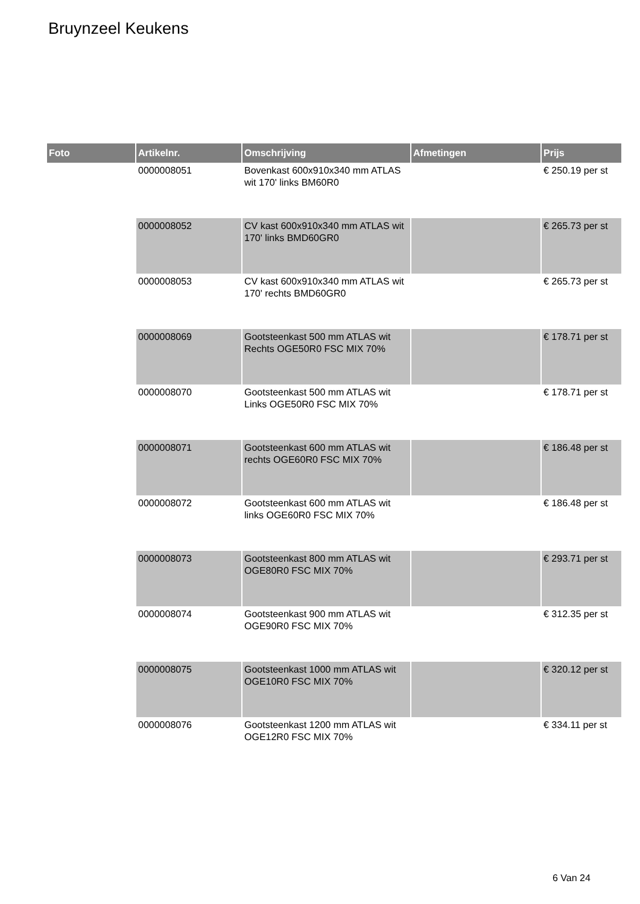Bruynzeel Keukens
| Foto | Artikelnr. | Omschrijving | Afmetingen | Prijs |
| --- | --- | --- | --- | --- |
| | 0000008051 | Bovenkast 600x910x340 mm ATLAS wit 170' links BM60R0 | | € 250.19 per st |
| | 0000008052 | CV kast 600x910x340 mm ATLAS wit 170' links BMD60GR0 | | € 265.73 per st |
| | 0000008053 | CV kast 600x910x340 mm ATLAS wit 170' rechts BMD60GR0 | | € 265.73 per st |
| | 0000008069 | Gootsteenkast 500 mm ATLAS wit Rechts OGE50R0 FSC MIX 70% | | € 178.71 per st |
| | 0000008070 | Gootsteenkast 500 mm ATLAS wit Links OGE50R0 FSC MIX 70% | | € 178.71 per st |
| | 0000008071 | Gootsteenkast 600 mm ATLAS wit rechts OGE60R0 FSC MIX 70% | | € 186.48 per st |
| | 0000008072 | Gootsteenkast 600 mm ATLAS wit links OGE60R0 FSC MIX 70% | | € 186.48 per st |
| | 0000008073 | Gootsteenkast 800 mm ATLAS wit OGE80R0 FSC MIX 70% | | € 293.71 per st |
| | 0000008074 | Gootsteenkast 900 mm ATLAS wit OGE90R0 FSC MIX 70% | | € 312.35 per st |
| | 0000008075 | Gootsteenkast 1000 mm ATLAS wit OGE10R0 FSC MIX 70% | | € 320.12 per st |
| | 0000008076 | Gootsteenkast 1200 mm ATLAS wit OGE12R0 FSC MIX 70% | | € 334.11 per st |
6 Van 24